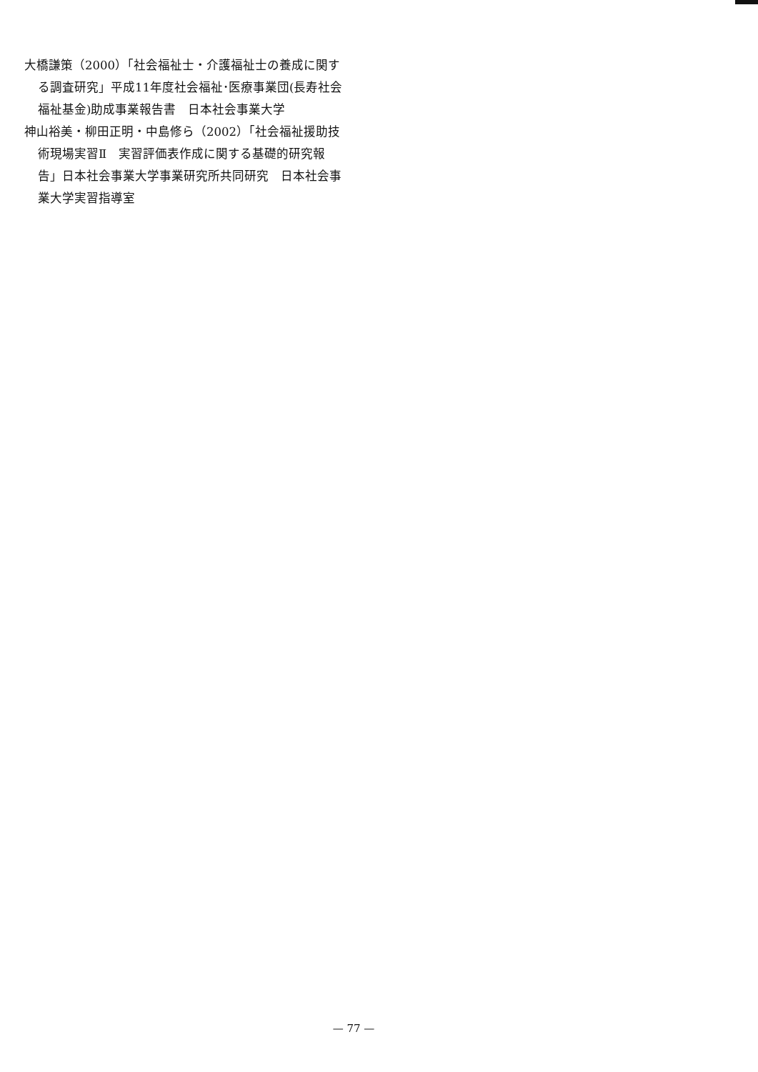大橋謙策（2000）「社会福祉士・介護福祉士の養成に関する調査研究」平成11年度社会福祉･医療事業団(長寿社会福祉基金)助成事業報告書　日本社会事業大学
神山裕美・柳田正明・中島修ら（2002）「社会福祉援助技術現場実習Ⅱ　実習評価表作成に関する基礎的研究報告」日本社会事業大学事業研究所共同研究　日本社会事業大学実習指導室
— 77 —